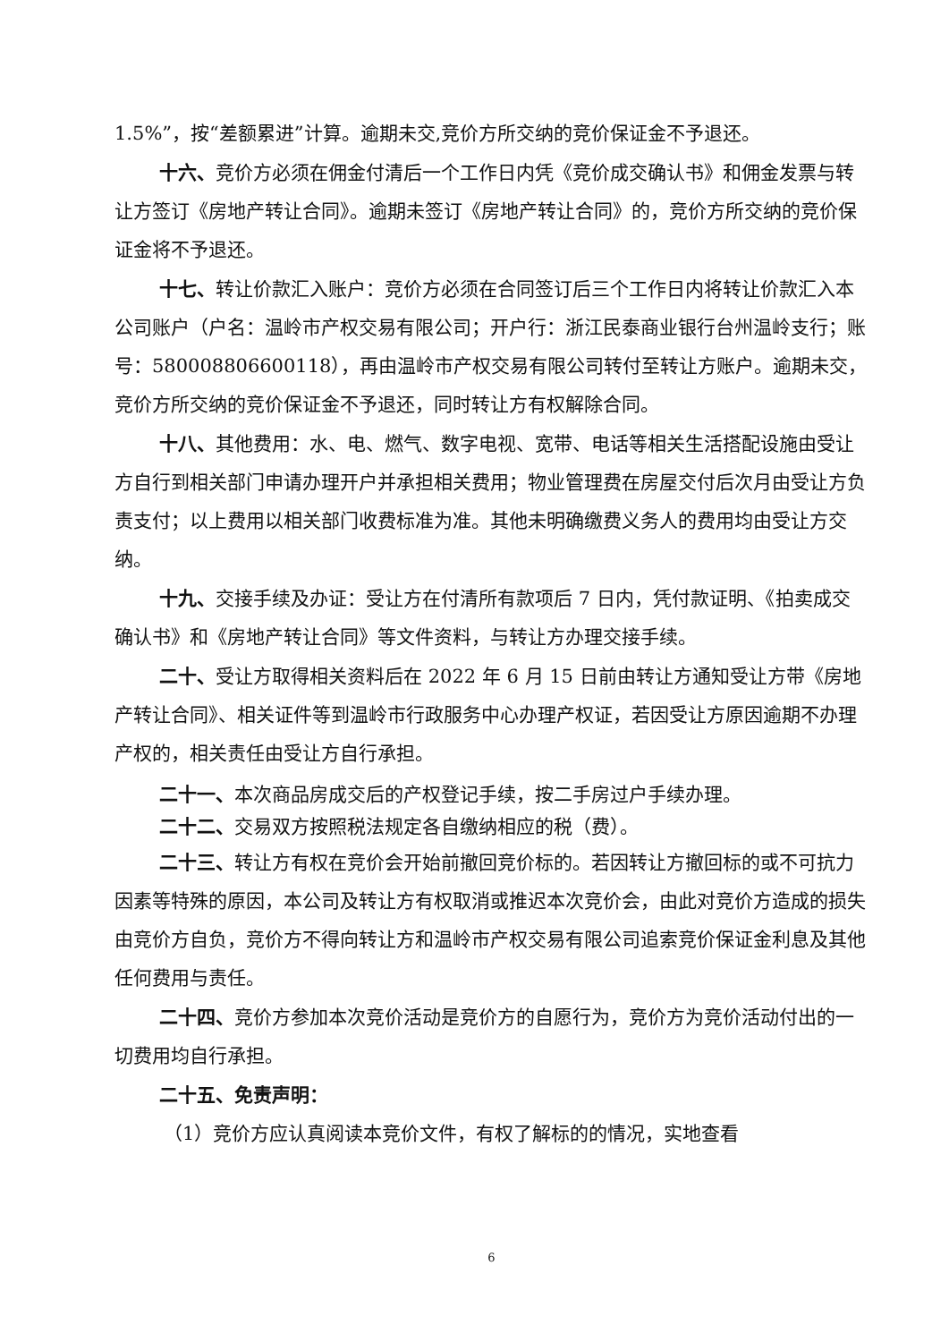1.5%”，按“差额累进”计算。逾期未交,竞价方所交纳的竞价保证金不予退还。
十六、竞价方必须在佣金付清后一个工作日内凭《竞价成交确认书》和佣金发票与转让方签订《房地产转让合同》。逾期未签订《房地产转让合同》的，竞价方所交纳的竞价保证金将不予退还。
十七、转让价款汇入账户：竞价方必须在合同签订后三个工作日内将转让价款汇入本公司账户（户名：温岭市产权交易有限公司；开户行：浙江民泰商业银行台州温岭支行；账号：580008806600118），再由温岭市产权交易有限公司转付至转让方账户。逾期未交，竞价方所交纳的竞价保证金不予退还，同时转让方有权解除合同。
十八、其他费用：水、电、燃气、数字电视、宽带、电话等相关生活搭配设施由受让方自行到相关部门申请办理开户并承担相关费用；物业管理费在房屋交付后次月由受让方负责支付；以上费用以相关部门收费标准为准。其他未明确缴费义务人的费用均由受让方交纳。
十九、交接手续及办证：受让方在付清所有款项后 7 日内，凭付款证明、《拍卖成交确认书》和《房地产转让合同》等文件资料，与转让方办理交接手续。
二十、受让方取得相关资料后在 2022 年 6 月 15 日前由转让方通知受让方带《房地产转让合同》、相关证件等到温岭市行政服务中心办理产权证，若因受让方原因逾期不办理产权的，相关责任由受让方自行承担。
二十一、本次商品房成交后的产权登记手续，按二手房过户手续办理。
二十二、交易双方按照税法规定各自缴纳相应的税（费）。
二十三、转让方有权在竞价会开始前撤回竞价标的。若因转让方撤回标的或不可抗力因素等特殊的原因，本公司及转让方有权取消或推迟本次竞价会，由此对竞价方造成的损失由竞价方自负，竞价方不得向转让方和温岭市产权交易有限公司追索竞价保证金利息及其他任何费用与责任。
二十四、竞价方参加本次竞价活动是竞价方的自愿行为，竞价方为竞价活动付出的一切费用均自行承担。
二十五、免责声明：
（1）竞价方应认真阅读本竞价文件，有权了解标的的情况，实地查看
6